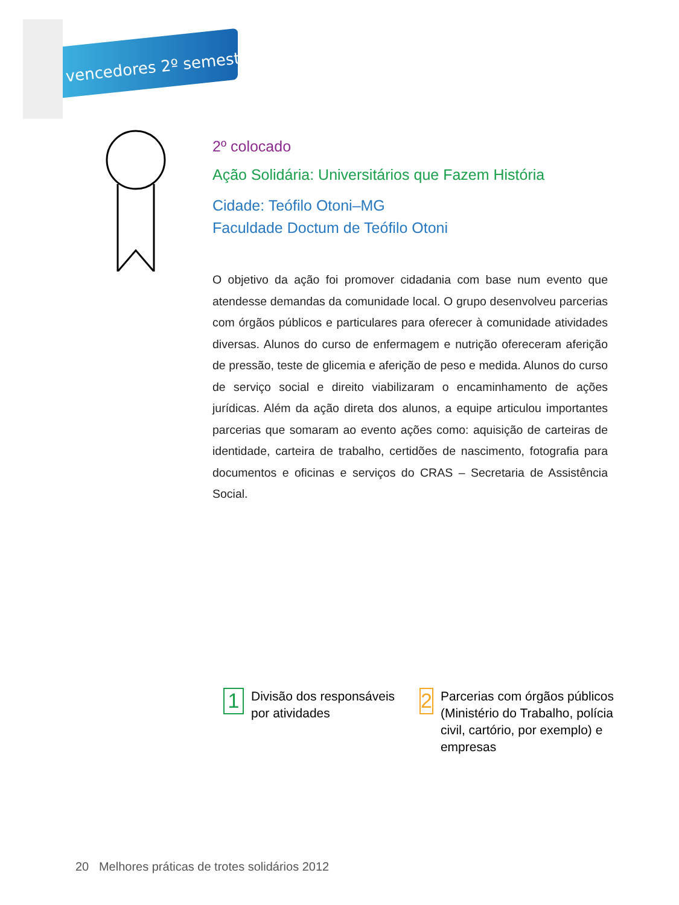vencedores 2º semestre
2º colocado
Ação Solidária: Universitários que Fazem História
Cidade: Teófilo Otoni–MG
Faculdade Doctum de Teófilo Otoni
O objetivo da ação foi promover cidadania com base num evento que atendesse demandas da comunidade local. O grupo desenvolveu parcerias com órgãos públicos e particulares para oferecer à comunidade atividades diversas. Alunos do curso de enfermagem e nutrição ofereceram aferição de pressão, teste de glicemia e aferição de peso e medida. Alunos do curso de serviço social e direito viabilizaram o encaminhamento de ações jurídicas. Além da ação direta dos alunos, a equipe articulou importantes parcerias que somaram ao evento ações como: aquisição de carteiras de identidade, carteira de trabalho, certidões de nascimento, fotografia para documentos e oficinas e serviços do CRAS – Secretaria de Assistência Social.
1
Divisão dos responsáveis
por atividades
2
Parcerias com órgãos públicos (Ministério do Trabalho, polícia civil, cartório, por exemplo) e empresas
20 Melhores práticas de trotes solidários 2012